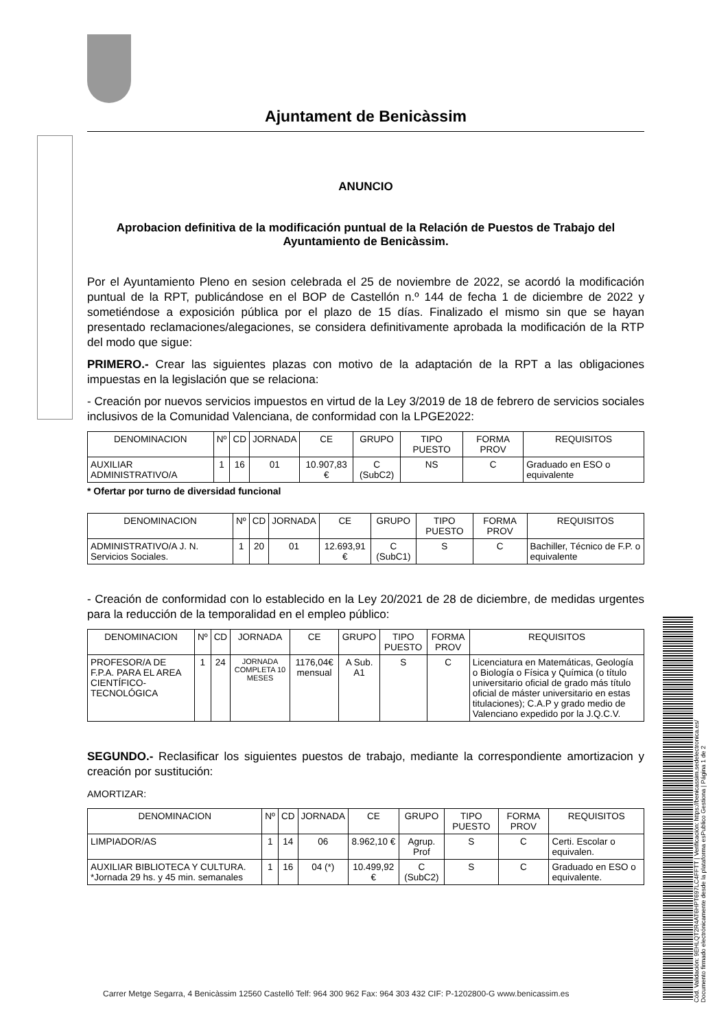Ajuntament de Benicàssim
ANUNCIO
Aprobacion definitiva de la modificación puntual de la Relación de Puestos de Trabajo del Ayuntamiento de Benicàssim.
Por el Ayuntamiento Pleno en sesion celebrada el 25 de noviembre de 2022, se acordó la modificación puntual de la RPT, publicándose en el BOP de Castellón n.º 144 de fecha 1 de diciembre de 2022 y sometiéndose a exposición pública por el plazo de 15 días. Finalizado el mismo sin que se hayan presentado reclamaciones/alegaciones, se considera definitivamente aprobada la modificación de la RTP del modo que sigue:
PRIMERO.- Crear las siguientes plazas con motivo de la adaptación de la RPT a las obligaciones impuestas en la legislación que se relaciona:
- Creación por nuevos servicios impuestos en virtud de la Ley 3/2019 de 18 de febrero de servicios sociales inclusivos de la Comunidad Valenciana, de conformidad con la LPGE2022:
| DENOMINACION | Nº | CD | JORNADA | CE | GRUPO | TIPO PUESTO | FORMA PROV | REQUISITOS |
| --- | --- | --- | --- | --- | --- | --- | --- | --- |
| AUXILIAR ADMINISTRATIVO/A | 1 | 16 | 01 | 10.907,83 € | C (SubC2) | NS | C | Graduado en ESO o equivalente |
* Ofertar por turno de diversidad funcional
| DENOMINACION | Nº | CD | JORNADA | CE | GRUPO | TIPO PUESTO | FORMA PROV | REQUISITOS |
| --- | --- | --- | --- | --- | --- | --- | --- | --- |
| ADMINISTRATIVO/A J. N. Servicios Sociales. | 1 | 20 | 01 | 12.693,91 € | C (SubC1) | S | C | Bachiller, Técnico de F.P. o equivalente |
- Creación de conformidad con lo establecido en la Ley 20/2021 de 28 de diciembre, de medidas urgentes para la reducción de la temporalidad en el empleo público:
| DENOMINACION | Nº | CD | JORNADA | CE | GRUPO | TIPO PUESTO | FORMA PROV | REQUISITOS |
| --- | --- | --- | --- | --- | --- | --- | --- | --- |
| PROFESOR/A DE F.P.A. PARA EL AREA CIENTÍFICO-TECNOLÓGICA | 1 | 24 | JORNADA COMPLETA 10 MESES | 1176,04€ mensual | A Sub. A1 | S | C | Licenciatura en Matemáticas, Geología o Biología o Física y Química (o título universitario oficial de grado más título oficial de máster universitario en estas titulaciones); C.A.P y grado medio de Valenciano expedido por la J.Q.C.V. |
SEGUNDO.- Reclasificar los siguientes puestos de trabajo, mediante la correspondiente amortizacion y creación por sustitución:
AMORTIZAR:
| DENOMINACION | Nº | CD | JORNADA | CE | GRUPO | TIPO PUESTO | FORMA PROV | REQUISITOS |
| --- | --- | --- | --- | --- | --- | --- | --- | --- |
| LIMPIADOR/AS | 1 | 14 | 06 | 8.962,10 € | Agrup. Prof | S | C | Certi. Escolar o equivalen. |
| AUXILIAR BIBLIOTECA Y CULTURA. *Jornada 29 hs. y 45 min. semanales | 1 | 16 | 04 (*) | 10.499,92 € | C (SubC2) | S | C | Graduado en ESO o equivalente. |
Carrer Metge Segarra, 4 Benicàssim 12560 Castelló Telf: 964 300 962 Fax: 964 303 432 CIF: P-1202800-G www.benicassim.es
Cód. Validación: 9EHLQT2R4AT6HPT697LC4FFTT | Verificación: https://benicassim.sedelectronica.es/
Documento firmado electrónicamente desde la plataforma esPublico Gestiona | Página 1 de 2